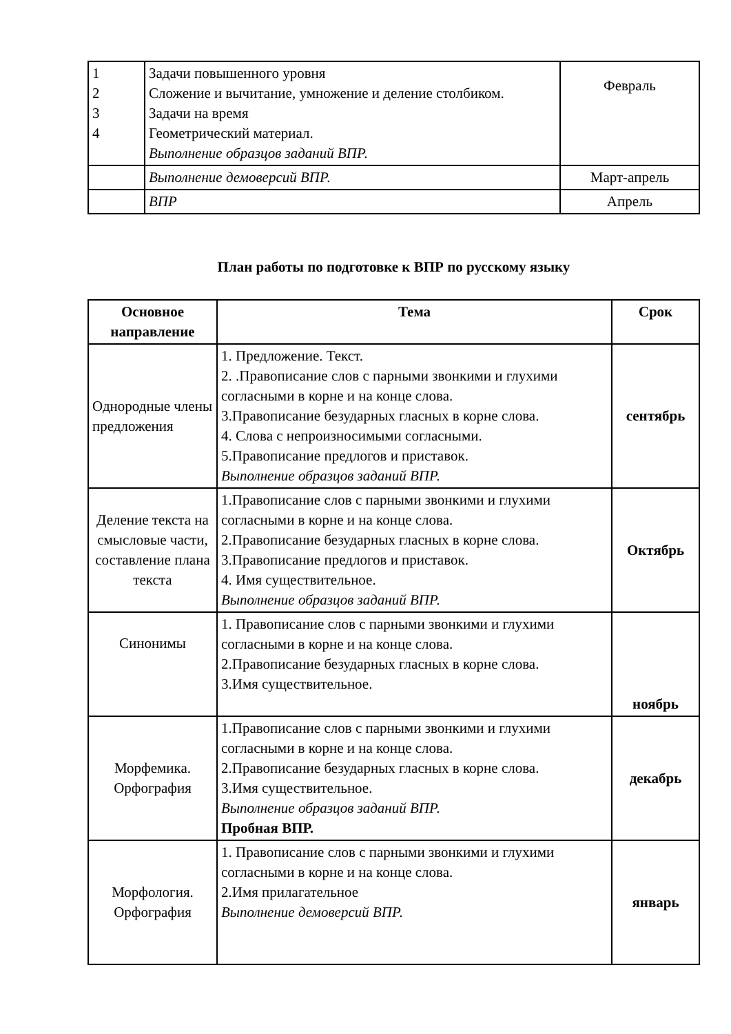| 1 2 3 4 | Задачи повышенного уровня Сложение и вычитание, умножение и деление столбиком. Задачи на время Геометрический материал. Выполнение образцов заданий ВПР. | Февраль |
| | Выполнение демоверсий ВПР. | Март-апрель |
| | ВПР | Апрель |
План работы по подготовке к ВПР по русскому языку
| Основное направление | Тема | Срок |
| --- | --- | --- |
| Однородные члены предложения | 1. Предложение. Текст. 2. .Правописание слов с парными звонкими и глухими согласными в корне и на конце слова. 3.Правописание безударных гласных в корне слова. 4. Слова с непроизносимыми согласными. 5.Правописание предлогов и приставок. Выполнение образцов заданий ВПР. | сентябрь |
| Деление текста на смысловые части, составление плана текста | 1.Правописание слов с парными звонкими и глухими согласными в корне и на конце слова. 2.Правописание безударных гласных в корне слова. 3.Правописание предлогов и приставок. 4. Имя существительное. Выполнение образцов заданий ВПР. | Октябрь |
| Синонимы | 1. Правописание слов с парными звонкими и глухими согласными в корне и на конце слова. 2.Правописание безударных гласных в корне слова. 3.Имя существительное. | ноябрь |
| Морфемика. Орфография | 1.Правописание слов с парными звонкими и глухими согласными в корне и на конце слова. 2.Правописание безударных гласных в корне слова. 3.Имя существительное. Выполнение образцов заданий ВПР. Пробная ВПР. | декабрь |
| Морфология. Орфография | 1. Правописание слов с парными звонкими и глухими согласными в корне и на конце слова. 2.Имя прилагательное Выполнение демоверсий ВПР. | январь |